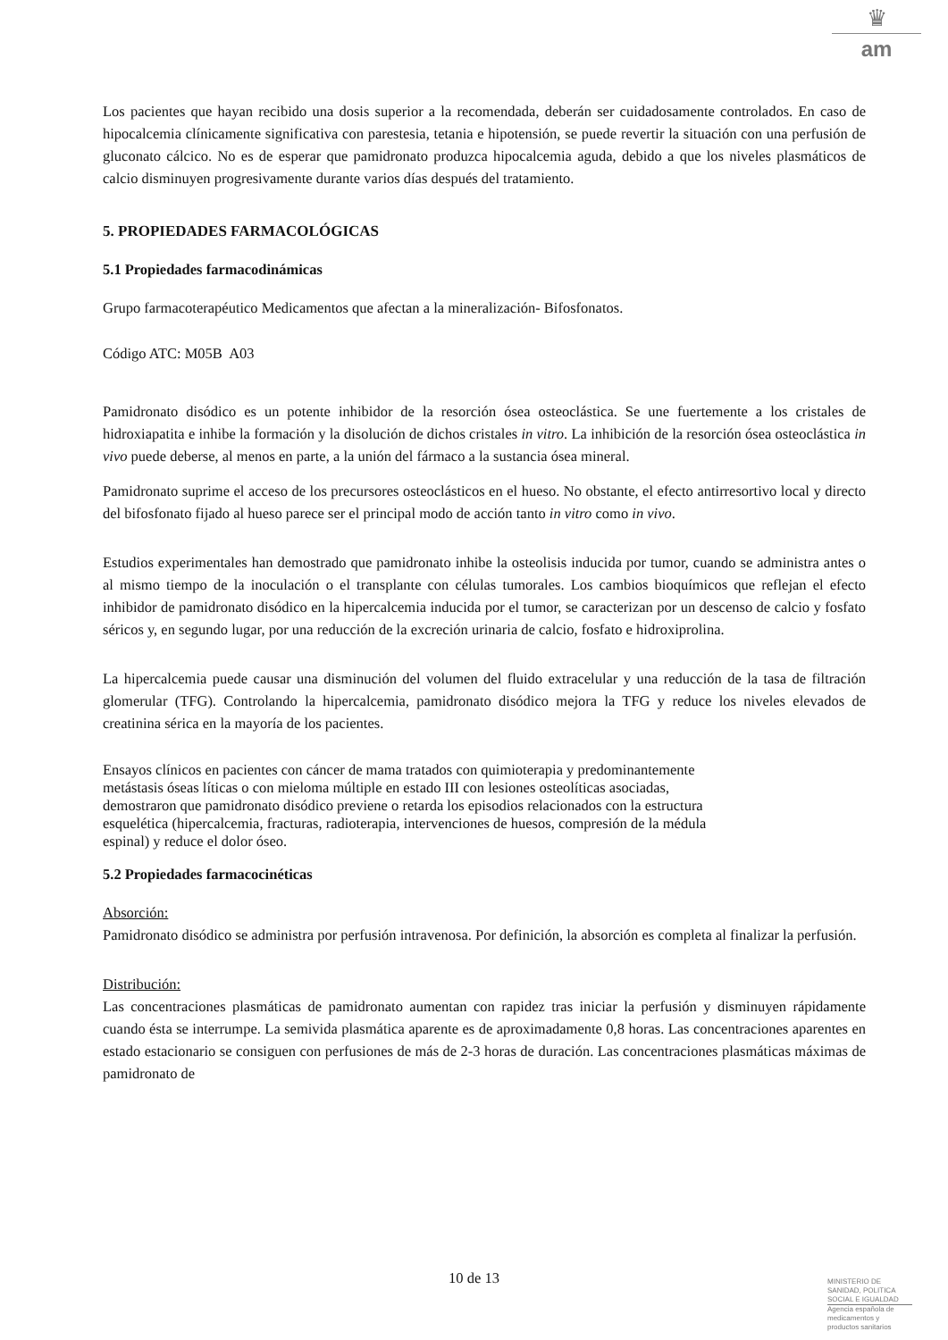♛
am
Los pacientes que hayan recibido una dosis superior a la recomendada, deberán ser cuidadosamente controlados. En caso de hipocalcemia clínicamente significativa con parestesia, tetania e hipotensión, se puede revertir la situación con una perfusión de gluconato cálcico. No es de esperar que pamidronato produzca hipocalcemia aguda, debido a que los niveles plasmáticos de calcio disminuyen progresivamente durante varios días después del tratamiento.
5. PROPIEDADES FARMACOLÓGICAS
5.1 Propiedades farmacodinámicas
Grupo farmacoterapéutico Medicamentos que afectan a la mineralización- Bifosfonatos.
Código ATC: M05B A03
Pamidronato disódico es un potente inhibidor de la resorción ósea osteoclástica. Se une fuertemente a los cristales de hidroxiapatita e inhibe la formación y la disolución de dichos cristales in vitro. La inhibición de la resorción ósea osteoclástica in vivo puede deberse, al menos en parte, a la unión del fármaco a la sustancia ósea mineral.
Pamidronato suprime el acceso de los precursores osteoclásticos en el hueso. No obstante, el efecto antirresortivo local y directo del bifosfonato fijado al hueso parece ser el principal modo de acción tanto in vitro como in vivo.
Estudios experimentales han demostrado que pamidronato inhibe la osteolisis inducida por tumor, cuando se administra antes o al mismo tiempo de la inoculación o el transplante con células tumorales. Los cambios bioquímicos que reflejan el efecto inhibidor de pamidronato disódico en la hipercalcemia inducida por el tumor, se caracterizan por un descenso de calcio y fosfato séricos y, en segundo lugar, por una reducción de la excreción urinaria de calcio, fosfato e hidroxiprolina.
La hipercalcemia puede causar una disminución del volumen del fluido extracelular y una reducción de la tasa de filtración glomerular (TFG). Controlando la hipercalcemia, pamidronato disódico mejora la TFG y reduce los niveles elevados de creatinina sérica en la mayoría de los pacientes.
Ensayos clínicos en pacientes con cáncer de mama tratados con quimioterapia y predominantemente
metástasis óseas líticas o con mieloma múltiple en estado III con lesiones osteolíticas asociadas,
demostraron que pamidronato disódico previene o retarda los episodios relacionados con la estructura
esquelética (hipercalcemia, fracturas, radioterapia, intervenciones de huesos, compresión de la médula
espinal) y reduce el dolor óseo.
5.2 Propiedades farmacocinéticas
Absorción:
Pamidronato disódico se administra por perfusión intravenosa. Por definición, la absorción es completa al finalizar la perfusión.
Distribución:
Las concentraciones plasmáticas de pamidronato aumentan con rapidez tras iniciar la perfusión y disminuyen rápidamente cuando ésta se interrumpe. La semivida plasmática aparente es de aproximadamente 0,8 horas. Las concentraciones aparentes en estado estacionario se consiguen con perfusiones de más de 2-3 horas de duración. Las concentraciones plasmáticas máximas de pamidronato de
10 de 13
MINISTERIO DE
SANIDAD, POLITICA
SOCIAL E IGUALDAD
Agencia española de
medicamentos y
productos sanitarios